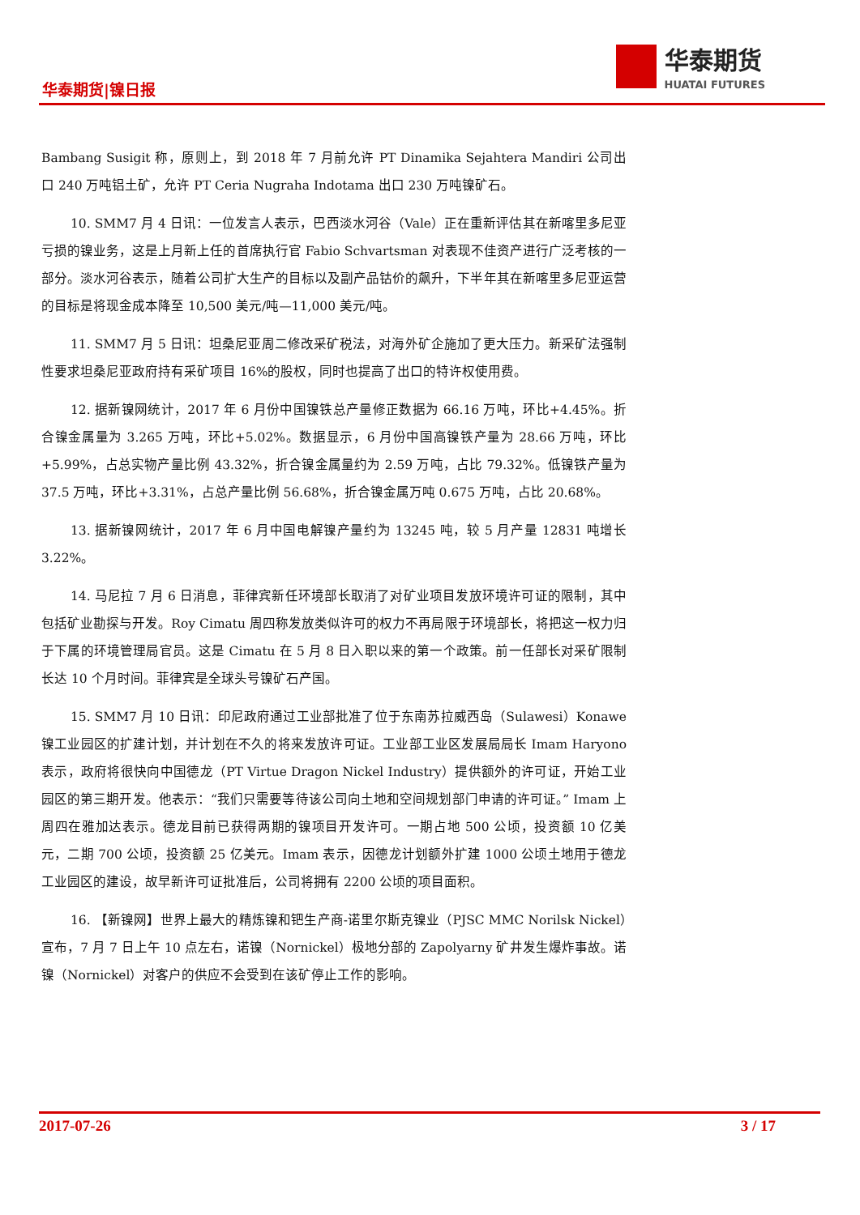华泰期货|镍日报
华泰期货
HUATAI FUTURES
Bambang Susigit 称，原则上，到 2018 年 7 月前允许 PT Dinamika Sejahtera Mandiri 公司出口 240 万吨铝土矿，允许 PT Ceria Nugraha Indotama 出口 230 万吨镍矿石。
10. SMM7 月 4 日讯：一位发言人表示，巴西淡水河谷（Vale）正在重新评估其在新喀里多尼亚亏损的镍业务，这是上月新上任的首席执行官 Fabio Schvartsman 对表现不佳资产进行广泛考核的一部分。淡水河谷表示，随着公司扩大生产的目标以及副产品钴价的飙升，下半年其在新喀里多尼亚运营的目标是将现金成本降至 10,500 美元/吨—11,000 美元/吨。
11. SMM7 月 5 日讯：坦桑尼亚周二修改采矿税法，对海外矿企施加了更大压力。新采矿法强制性要求坦桑尼亚政府持有采矿项目 16%的股权，同时也提高了出口的特许权使用费。
12. 据新镍网统计，2017 年 6 月份中国镍铁总产量修正数据为 66.16 万吨，环比+4.45%。折合镍金属量为 3.265 万吨，环比+5.02%。数据显示，6 月份中国高镍铁产量为 28.66 万吨，环比+5.99%，占总实物产量比例 43.32%，折合镍金属量约为 2.59 万吨，占比 79.32%。低镍铁产量为 37.5 万吨，环比+3.31%，占总产量比例 56.68%，折合镍金属万吨 0.675 万吨，占比 20.68%。
13. 据新镍网统计，2017 年 6 月中国电解镍产量约为 13245 吨，较 5 月产量 12831 吨增长 3.22%。
14. 马尼拉 7 月 6 日消息，菲律宾新任环境部长取消了对矿业项目发放环境许可证的限制，其中包括矿业勘探与开发。Roy Cimatu 周四称发放类似许可的权力不再局限于环境部长，将把这一权力归于下属的环境管理局官员。这是 Cimatu 在 5 月 8 日入职以来的第一个政策。前一任部长对采矿限制长达 10 个月时间。菲律宾是全球头号镍矿石产国。
15. SMM7 月 10 日讯：印尼政府通过工业部批准了位于东南苏拉威西岛（Sulawesi）Konawe 镍工业园区的扩建计划，并计划在不久的将来发放许可证。工业部工业区发展局局长 Imam Haryono 表示，政府将很快向中国德龙（PT Virtue Dragon Nickel Industry）提供额外的许可证，开始工业园区的第三期开发。他表示：“我们只需要等待该公司向土地和空间规划部门申请的许可证。” Imam 上周四在雅加达表示。德龙目前已获得两期的镍项目开发许可。一期占地 500 公顷，投资额 10 亿美元，二期 700 公顷，投资额 25 亿美元。Imam 表示，因德龙计划额外扩建 1000 公顷土地用于德龙工业园区的建设，故早新许可证批准后，公司将拥有 2200 公顷的项目面积。
16. 【新镍网】世界上最大的精炼镍和钯生产商-诺里尔斯克镍业（PJSC MMC Norilsk Nickel）宣布，7 月 7 日上午 10 点左右，诺镍（Nornickel）极地分部的 Zapolyarny 矿井发生爆炸事故。诺镍（Nornickel）对客户的供应不会受到在该矿停止工作的影响。
2017-07-26 3 / 17